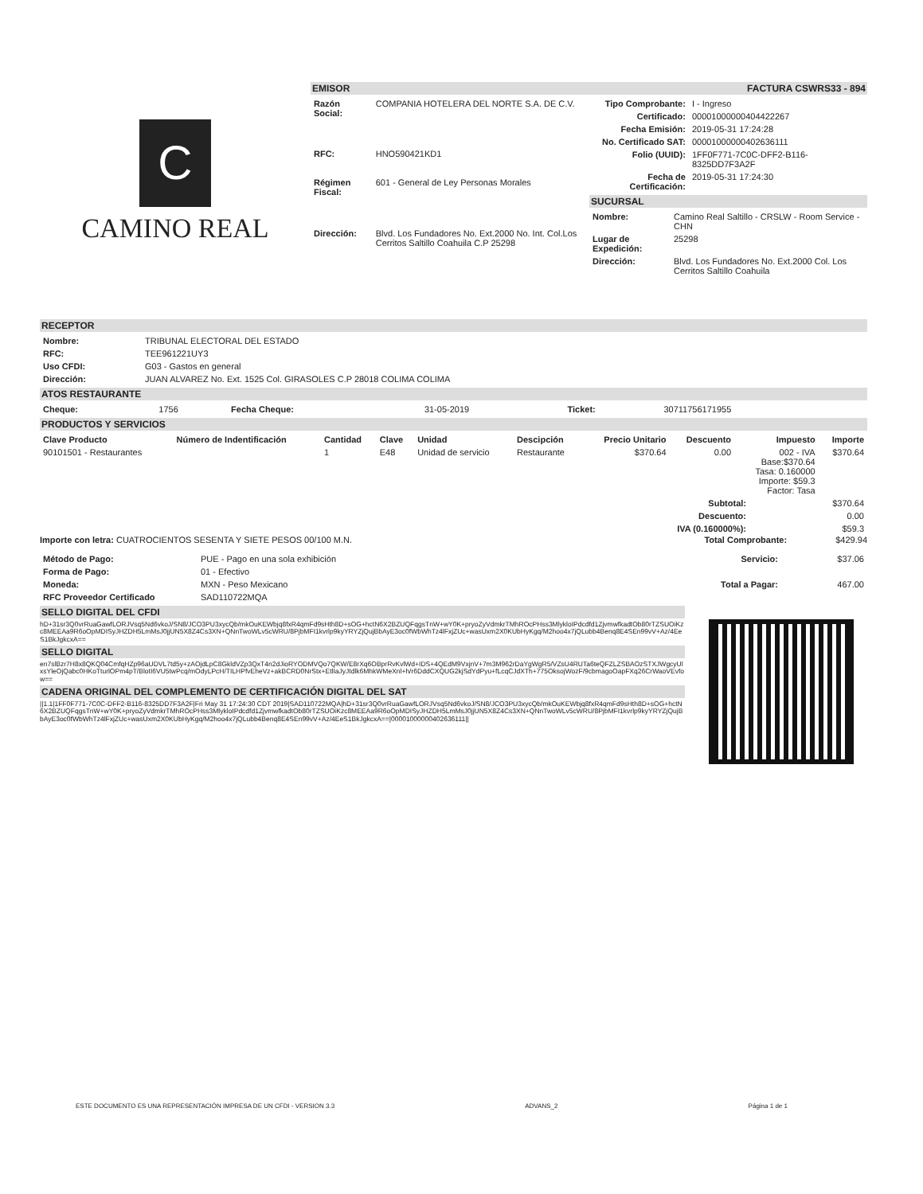C
CAMINO REAL
EMISOR FACTURA CSWRS33 - 894
| Razón Social: | COMPANIA HOTELERA DEL NORTE S.A. DE C.V. |
| RFC: | HNO590421KD1 |
| Régimen Fiscal: | 601 - General de Ley Personas Morales |
| Dirección: | Blvd. Los Fundadores No. Ext.2000 No. Int. Col.Los Cerritos Saltillo Coahuila C.P 25298 |
| Tipo Comprobante: | I - Ingreso |
| Certificado: | 00001000000404422267 |
| Fecha Emisión: | 2019-05-31 17:24:28 |
| No. Certificado SAT: | 00001000000402636111 |
| Folio (UUID): | 1FF0F771-7C0C-DFF2-B116-8325DD7F3A2F |
| Fecha de Certificación: | 2019-05-31 17:24:30 |
SUCURSAL
| Nombre: | Camino Real Saltillo - CRSLW - Room Service - CHN |
| Lugar de Expedición: | 25298 |
| Dirección: | Blvd. Los Fundadores No. Ext.2000 Col. Los Cerritos Saltillo Coahuila |
RECEPTOR
| Nombre: | TRIBUNAL ELECTORAL DEL ESTADO |
| RFC: | TEE961221UY3 |
| Uso CFDI: | G03 - Gastos en general |
| Dirección: | JUAN ALVAREZ No. Ext. 1525 Col. GIRASOLES C.P 28018 COLIMA COLIMA |
ATOS RESTAURANTE
| Cheque: | 1756 | Fecha Cheque: | 31-05-2019 | Ticket: | 30711756171955 |
PRODUCTOS Y SERVICIOS
| Clave Producto | Número de Indentificación | Cantidad | Clave | Unidad | Descipción | Precio Unitario | Descuento | Impuesto | Importe |
| --- | --- | --- | --- | --- | --- | --- | --- | --- | --- |
| 90101501 - Restaurantes | | 1 | E48 | Unidad de servicio | Restaurante | $370.64 | 0.00 | 002 - IVA Base:$370.64 Tasa: 0.160000 Importe: $59.3 Factor: Tasa | $370.64 |
| Subtotal: | $370.64 |
| Descuento: | 0.00 |
| IVA (0.160000%): | $59.3 |
Importe con letra: CUATROCIENTOS SESENTA Y SIETE PESOS 00/100 M.N. Total Comprobante: $429.94
| Método de Pago: | PUE - Pago en una sola exhibición |
| Forma de Pago: | 01 - Efectivo |
| Moneda: | MXN - Peso Mexicano |
| RFC Proveedor Certificado | SAD110722MQA |
| Servicio: | $37.06 |
| Total a Pagar: | 467.00 |
SELLO DIGITAL DEL CFDI
hD+31sr3Q0vrRuaGawfLORJVsq5Nd6vkoJ/SN8/JCO3PU3xycQb/mkOuKEWbjq8fxR4qmFd9sHth8D+sOG+hctN6X2BZUQFqgsTnW+wY0K+pryoZyVdmkrTMhROcPHss3MlykloIPdcdfd1ZjvmwfkadtOb80rTZSUOiKzc8MEEAa9R6oOpMDISyJHZDH5LmMsJ0jjUN5X8Z4Cs3XN+QNnTwoWLv5cWRU/8PjbMFI1kvrlp9kyYRYZjQujBbAyE3oc0fWbWhTz4lFxjZUc+wasUxm2X0KUbHyKgq/M2hoo4x7jQLubb4Benq8E4SEn99vV+Az/4EeS1BkJgkcxA==
SELLO DIGITAL
en7slBzr7H8x8QKQ04CmfqHZp96aUDVL7td5y+zAOjdLpC8GkldVZp3QxT4n2dJioRYODMVQo7QKW/E8rXq6OBprRvKvlWd+IDS+4QEdM9VxjnV+7m3M962rDaYgWgR5/VZsU4RUTa6teQFZLZSBAOzSTXJWgcyUlxsYleOjQabc0HKoTturlOPm4pT/BlotI6VU5twPcq/mOdyLPcH/TILHPfvEheVz+akBCRD0NrStx+EtlIaJyJtdlk6MhkWMeXnl+h/r6DddCXQUG2kjSdYdPyu+fLcqCJdXTh+775OksojWozF/9cbmagoOapFXq26CrWaoVEvfow==
CADENA ORIGINAL DEL COMPLEMENTO DE CERTIFICACIÓN DIGITAL DEL SAT
||1.1|1FF0F771-7C0C-DFF2-B116-8325DD7F3A2F|Fri May 31 17:24:30 CDT 2019|SAD110722MQA|hD+31sr3Q0vrRuaGawfLORJVsq5Nd6vkoJ/SN8/JCO3PU3xycQb/mkOuKEWbjq8fxR4qmFd9sHth8D+sOG+hctN6X2BZUQFqgsTnW+wY0K+pryoZyVdmkrTMhROcPHss3MlykloIPdcdfd1ZjvmwfkadtOb80rTZSUOiKzc8MEEAa9R6oOpMDISyJHZDH5LmMsJ0jjUN5X8Z4Cs3XN+QNnTwoWLv5cWRU/8PjbMFI1kvrlp9kyYRYZjQujBbAyE3oc0fWbWhTz4lFxjZUc+wasUxm2X0KUbHyKgq/M2hoo4x7jQLubb4Benq8E4SEn99vV+Az/4EeS1BkJgkcxA==|00001000000402636111||
ESTE DOCUMENTO ES UNA REPRESENTACIÓN IMPRESA DE UN CFDI - VERSION 3.3 ADVANS_2 Página 1 de 1